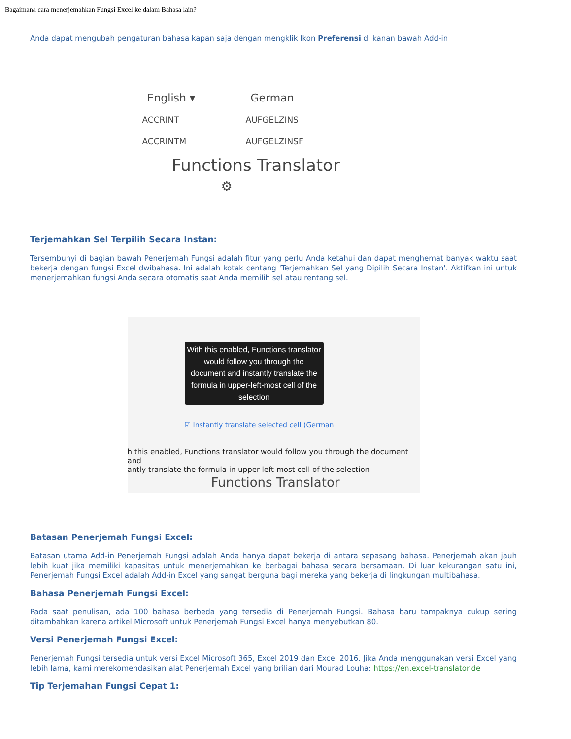Bagaimana cara menerjemahkan Fungsi Excel ke dalam Bahasa lain?
Anda dapat mengubah pengaturan bahasa kapan saja dengan mengklik Ikon Preferensi di kanan bawah Add-in
English ▾ German
ACCRINT AUFGELZINS
ACCRINTM AUFGELZINSF
Functions Translator ⚙
Terjemahkan Sel Terpilih Secara Instan:
Tersembunyi di bagian bawah Penerjemah Fungsi adalah fitur yang perlu Anda ketahui dan dapat menghemat banyak waktu saat bekerja dengan fungsi Excel dwibahasa. Ini adalah kotak centang 'Terjemahkan Sel yang Dipilih Secara Instan'. Aktifkan ini untuk menerjemahkan fungsi Anda secara otomatis saat Anda memilih sel atau rentang sel.
With this enabled, Functions translator would follow you through the document and instantly translate the formula in upper-left-most cell of the selection
☑ Instantly translate selected cell (German
h this enabled, Functions translator would follow you through the document and
antly translate the formula in upper-left-most cell of the selection
Functions Translator
Batasan Penerjemah Fungsi Excel:
Batasan utama Add-in Penerjemah Fungsi adalah Anda hanya dapat bekerja di antara sepasang bahasa. Penerjemah akan jauh lebih kuat jika memiliki kapasitas untuk menerjemahkan ke berbagai bahasa secara bersamaan. Di luar kekurangan satu ini, Penerjemah Fungsi Excel adalah Add-in Excel yang sangat berguna bagi mereka yang bekerja di lingkungan multibahasa.
Bahasa Penerjemah Fungsi Excel:
Pada saat penulisan, ada 100 bahasa berbeda yang tersedia di Penerjemah Fungsi. Bahasa baru tampaknya cukup sering ditambahkan karena artikel Microsoft untuk Penerjemah Fungsi Excel hanya menyebutkan 80.
Versi Penerjemah Fungsi Excel:
Penerjemah Fungsi tersedia untuk versi Excel Microsoft 365, Excel 2019 dan Excel 2016. Jika Anda menggunakan versi Excel yang lebih lama, kami merekomendasikan alat Penerjemah Excel yang brilian dari Mourad Louha: https://en.excel-translator.de
Tip Terjemahan Fungsi Cepat 1: